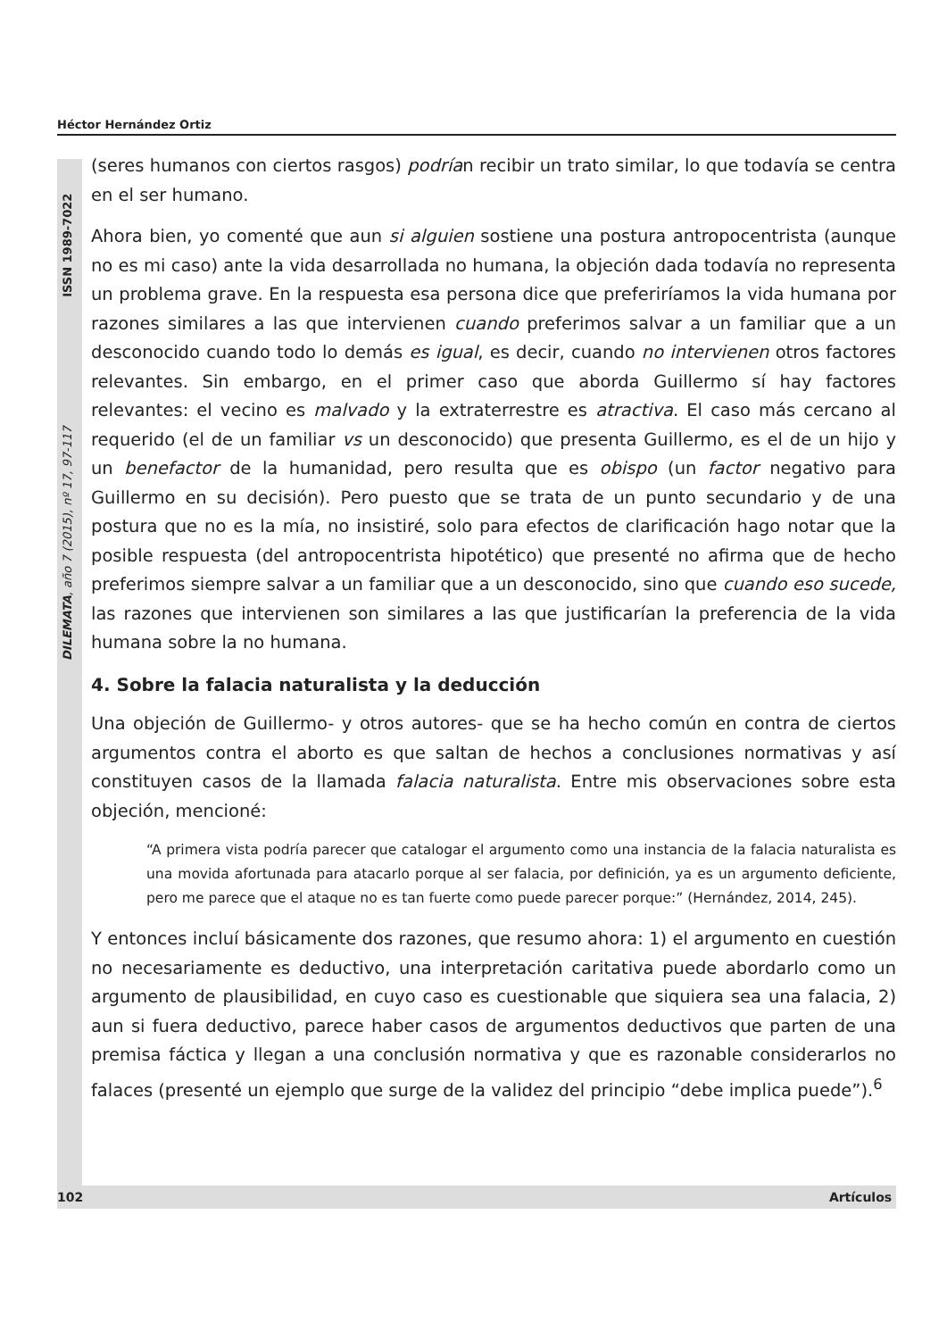Héctor Hernández Ortiz
DILEMATA, año 7 (2015), nº 17, 97-117 ISSN 1989-7022
(seres humanos con ciertos rasgos) podrían recibir un trato similar, lo que todavía se centra en el ser humano.
Ahora bien, yo comenté que aun si alguien sostiene una postura antropocentrista (aunque no es mi caso) ante la vida desarrollada no humana, la objeción dada todavía no representa un problema grave. En la respuesta esa persona dice que preferiríamos la vida humana por razones similares a las que intervienen cuando preferimos salvar a un familiar que a un desconocido cuando todo lo demás es igual, es decir, cuando no intervienen otros factores relevantes. Sin embargo, en el primer caso que aborda Guillermo sí hay factores relevantes: el vecino es malvado y la extraterrestre es atractiva. El caso más cercano al requerido (el de un familiar vs un desconocido) que presenta Guillermo, es el de un hijo y un benefactor de la humanidad, pero resulta que es obispo (un factor negativo para Guillermo en su decisión). Pero puesto que se trata de un punto secundario y de una postura que no es la mía, no insistiré, solo para efectos de clarificación hago notar que la posible respuesta (del antropocentrista hipotético) que presenté no afirma que de hecho preferimos siempre salvar a un familiar que a un desconocido, sino que cuando eso sucede, las razones que intervienen son similares a las que justificarían la preferencia de la vida humana sobre la no humana.
4. Sobre la falacia naturalista y la deducción
Una objeción de Guillermo- y otros autores- que se ha hecho común en contra de ciertos argumentos contra el aborto es que saltan de hechos a conclusiones normativas y así constituyen casos de la llamada falacia naturalista. Entre mis observaciones sobre esta objeción, mencioné:
“A primera vista podría parecer que catalogar el argumento como una instancia de la falacia naturalista es una movida afortunada para atacarlo porque al ser falacia, por definición, ya es un argumento deficiente, pero me parece que el ataque no es tan fuerte como puede parecer porque:” (Hernández, 2014, 245).
Y entonces incluí básicamente dos razones, que resumo ahora: 1) el argumento en cuestión no necesariamente es deductivo, una interpretación caritativa puede abordarlo como un argumento de plausibilidad, en cuyo caso es cuestionable que siquiera sea una falacia, 2) aun si fuera deductivo, parece haber casos de argumentos deductivos que parten de una premisa fáctica y llegan a una conclusión normativa y que es razonable considerarlos no falaces (presenté un ejemplo que surge de la validez del principio “debe implica puede”).<sup>6</sup>
102 Artículos